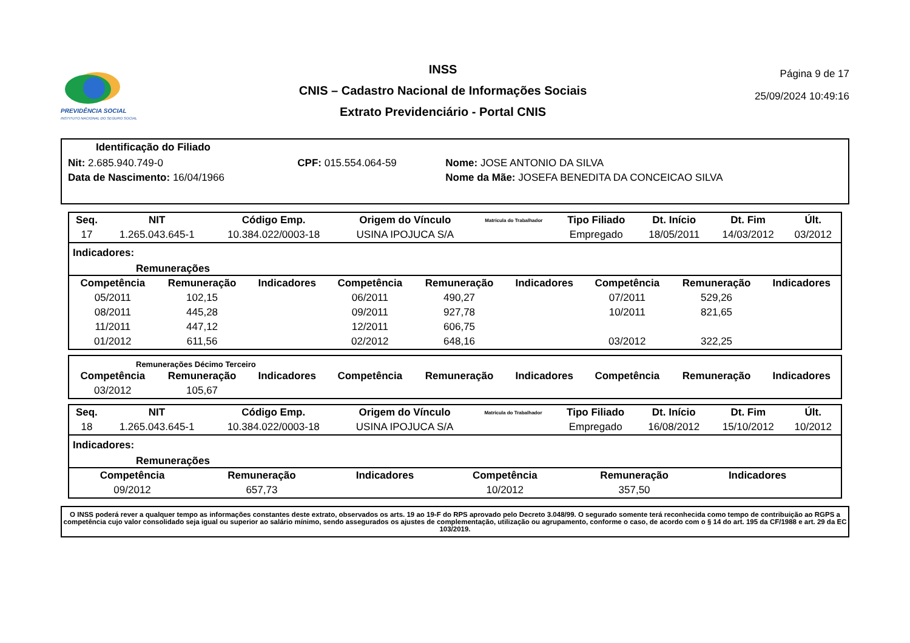PREVIDÊNCIA SOCIAL
INSTITUTO NACIONAL DO SEGURO SOCIAL
INSS
CNIS – Cadastro Nacional de Informações Sociais
Extrato Previdenciário - Portal CNIS
Página 9 de 17
25/09/2024 10:49:16
Identificação do Filiado
| Nit: 2.685.940.749-0 | CPF: 015.554.064-59 | Nome: JOSE ANTONIO DA SILVA |
| Data de Nascimento: 16/04/1966 | | Nome da Mãe: JOSEFA BENEDITA DA CONCEICAO SILVA |
| Seq. | NIT | Código Emp. | Origem do Vínculo | Matrícula do Trabalhador | Tipo Filiado | Dt. Início | Dt. Fim | Últ. |
| --- | --- | --- | --- | --- | --- | --- | --- | --- |
| 17 | 1.265.043.645-1 | 10.384.022/0003-18 | USINA IPOJUCA S/A | | Empregado | 18/05/2011 | 14/03/2012 | 03/2012 |
Indicadores:
Remunerações
| Competência | Remuneração | Indicadores | Competência | Remuneração | Indicadores | Competência | Remuneração | Indicadores |
| --- | --- | --- | --- | --- | --- | --- | --- | --- |
| 05/2011 | 102,15 | | 06/2011 | 490,27 | | 07/2011 | 529,26 | |
| 08/2011 | 445,28 | | 09/2011 | 927,78 | | 10/2011 | 821,65 | |
| 11/2011 | 447,12 | | 12/2011 | 606,75 | | | | |
| 01/2012 | 611,56 | | 02/2012 | 648,16 | | 03/2012 | 322,25 | |
Remunerações Décimo Terceiro
| Competência | Remuneração | Indicadores | Competência | Remuneração | Indicadores | Competência | Remuneração | Indicadores |
| --- | --- | --- | --- | --- | --- | --- | --- | --- |
| 03/2012 | 105,67 | | | | | | | |
| Seq. | NIT | Código Emp. | Origem do Vínculo | Matrícula do Trabalhador | Tipo Filiado | Dt. Início | Dt. Fim | Últ. |
| --- | --- | --- | --- | --- | --- | --- | --- | --- |
| 18 | 1.265.043.645-1 | 10.384.022/0003-18 | USINA IPOJUCA S/A | | Empregado | 16/08/2012 | 15/10/2012 | 10/2012 |
Indicadores:
Remunerações
| Competência | Remuneração | Indicadores | Competência | Remuneração | Indicadores | | | |
| --- | --- | --- | --- | --- | --- | --- | --- | --- |
| 09/2012 | 657,73 | | 10/2012 | 357,50 | | | | |
O INSS poderá rever a qualquer tempo as informações constantes deste extrato, observados os arts. 19 ao 19-F do RPS aprovado pelo Decreto 3.048/99. O segurado somente terá reconhecida como tempo de contribuição ao RGPS a competência cujo valor consolidado seja igual ou superior ao salário mínimo, sendo assegurados os ajustes de complementação, utilização ou agrupamento, conforme o caso, de acordo com o § 14 do art. 195 da CF/1988 e art. 29 da EC 103/2019.